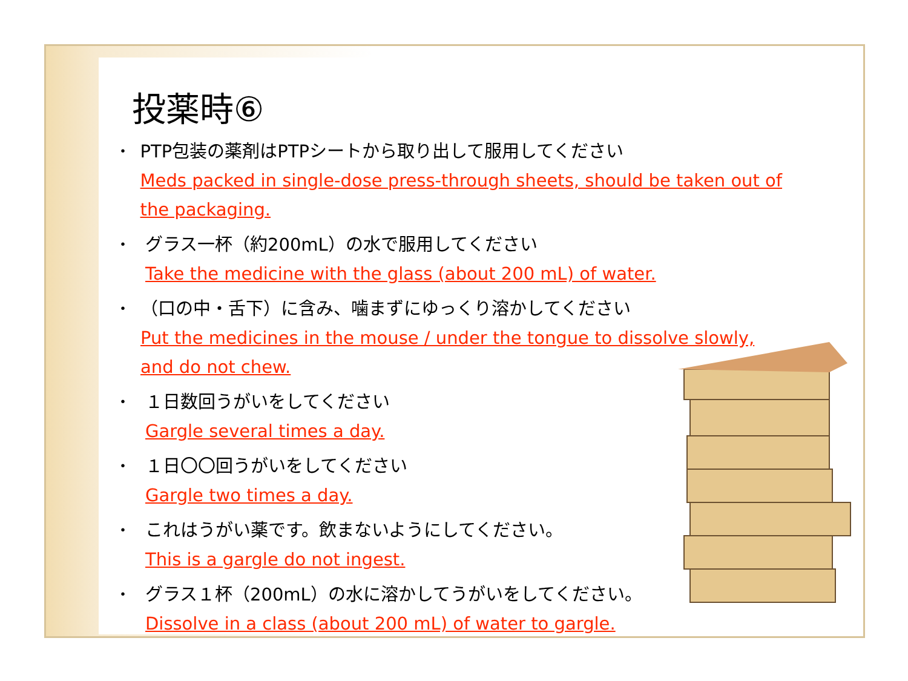投薬時⑥
・ PTP包装の薬剤はPTPシートから取り出して服用してください
Meds packed in single-dose press-through sheets, should be taken out of the packaging.
・ グラス一杯（約200mL）の水で服用してください
Take the medicine with the glass (about 200 mL) of water.
・ （口の中・舌下）に含み、噛まずにゆっくり溶かしてください
Put the medicines in the mouse / under the tongue to dissolve slowly, and do not chew.
・ １日数回うがいをしてください
Gargle several times a day.
・ １日〇〇回うがいをしてください
Gargle two times a day.
・ これはうがい薬です。飲まないようにしてください。
This is a gargle do not ingest.
・ グラス１杯（200mL）の水に溶かしてうがいをしてください。
Dissolve in a class (about 200 mL) of water to gargle.